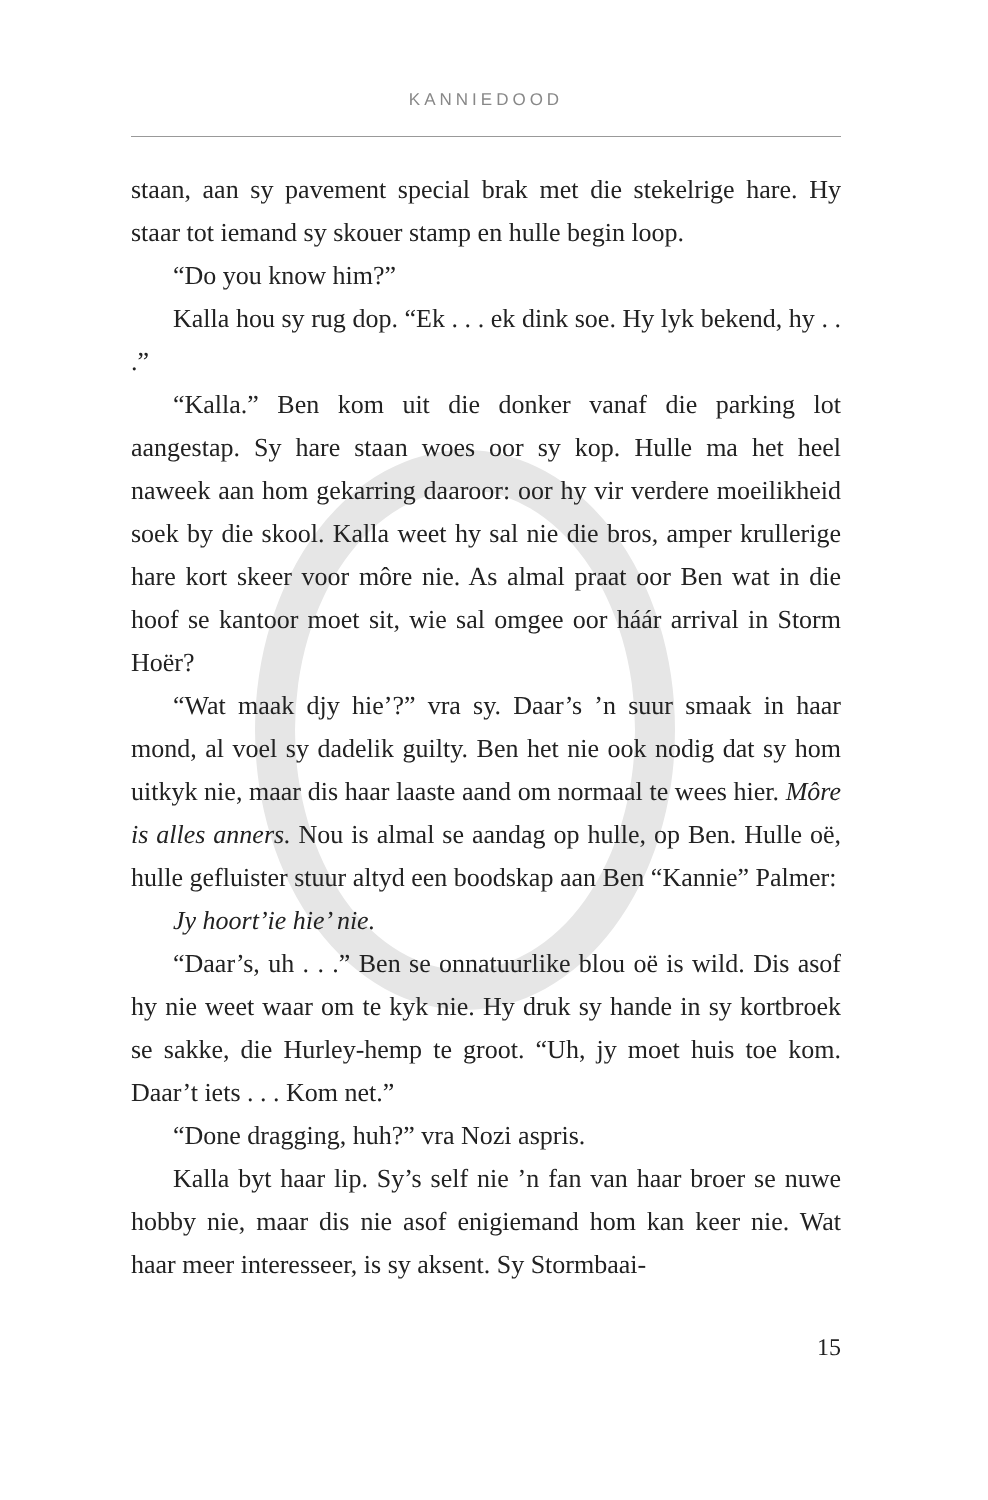KANNIEDOOD
staan, aan sy pavement special brak met die stekelrige hare. Hy staar tot iemand sy skouer stamp en hulle begin loop.
“Do you know him?”
Kalla hou sy rug dop. “Ek . . . ek dink soe. Hy lyk bekend, hy . . .”
“Kalla.” Ben kom uit die donker vanaf die parking lot aangestap. Sy hare staan woes oor sy kop. Hulle ma het heel naweek aan hom gekarring daaroor: oor hy vir verdere moeilikheid soek by die skool. Kalla weet hy sal nie die bros, amper krullerige hare kort skeer voor môre nie. As almal praat oor Ben wat in die hoof se kantoor moet sit, wie sal omgee oor háár arrival in Storm Hoër?
“Wat maak djy hie’?” vra sy. Daar’s ’n suur smaak in haar mond, al voel sy dadelik guilty. Ben het nie ook nodig dat sy hom uitkyk nie, maar dis haar laaste aand om normaal te wees hier. Môre is alles anners. Nou is almal se aandag op hulle, op Ben. Hulle oë, hulle gefluister stuur altyd een boodskap aan Ben “Kannie” Palmer:
Jy hoort’ie hie’ nie.
“Daar’s, uh . . .” Ben se onnatuurlike blou oë is wild. Dis asof hy nie weet waar om te kyk nie. Hy druk sy hande in sy kortbroek se sakke, die Hurley-hemp te groot. “Uh, jy moet huis toe kom. Daar’t iets . . . Kom net.”
“Done dragging, huh?” vra Nozi aspris.
Kalla byt haar lip. Sy’s self nie ’n fan van haar broer se nuwe hobby nie, maar dis nie asof enigiemand hom kan keer nie. Wat haar meer interesseer, is sy aksent. Sy Stormbaai-
15